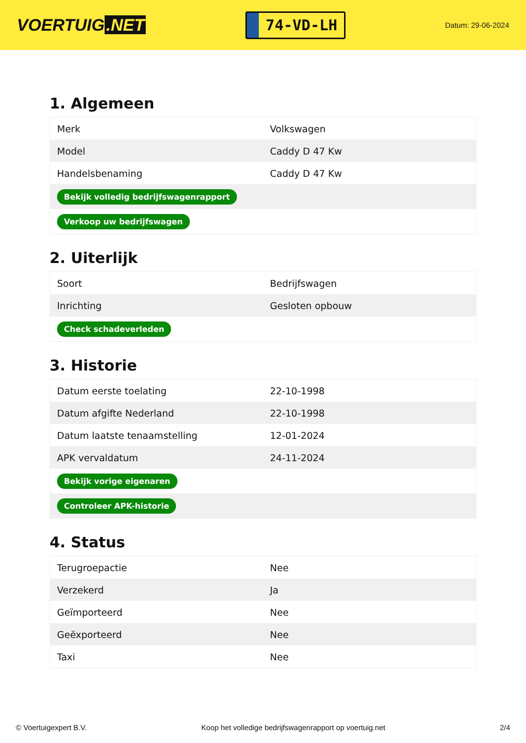VOERTUIG.NET
74-VD-LH
Datum: 29-06-2024
1. Algemeen
| Merk | Volkswagen |
| Model | Caddy D 47 Kw |
| Handelsbenaming | Caddy D 47 Kw |
| Bekijk volledig bedrijfswagenrapport | |
| Verkoop uw bedrijfswagen | |
2. Uiterlijk
| Soort | Bedrijfswagen |
| Inrichting | Gesloten opbouw |
| Check schadeverleden | |
3. Historie
| Datum eerste toelating | 22-10-1998 |
| Datum afgifte Nederland | 22-10-1998 |
| Datum laatste tenaamstelling | 12-01-2024 |
| APK vervaldatum | 24-11-2024 |
| Bekijk vorige eigenaren | |
| Controleer APK-historie | |
4. Status
| Terugroepactie | Nee |
| Verzekerd | Ja |
| Geïmporteerd | Nee |
| Geëxporteerd | Nee |
| Taxi | Nee |
© Voertuigexpert B.V. Koop het volledige bedrijfswagenrapport op voertuig.net 2/4